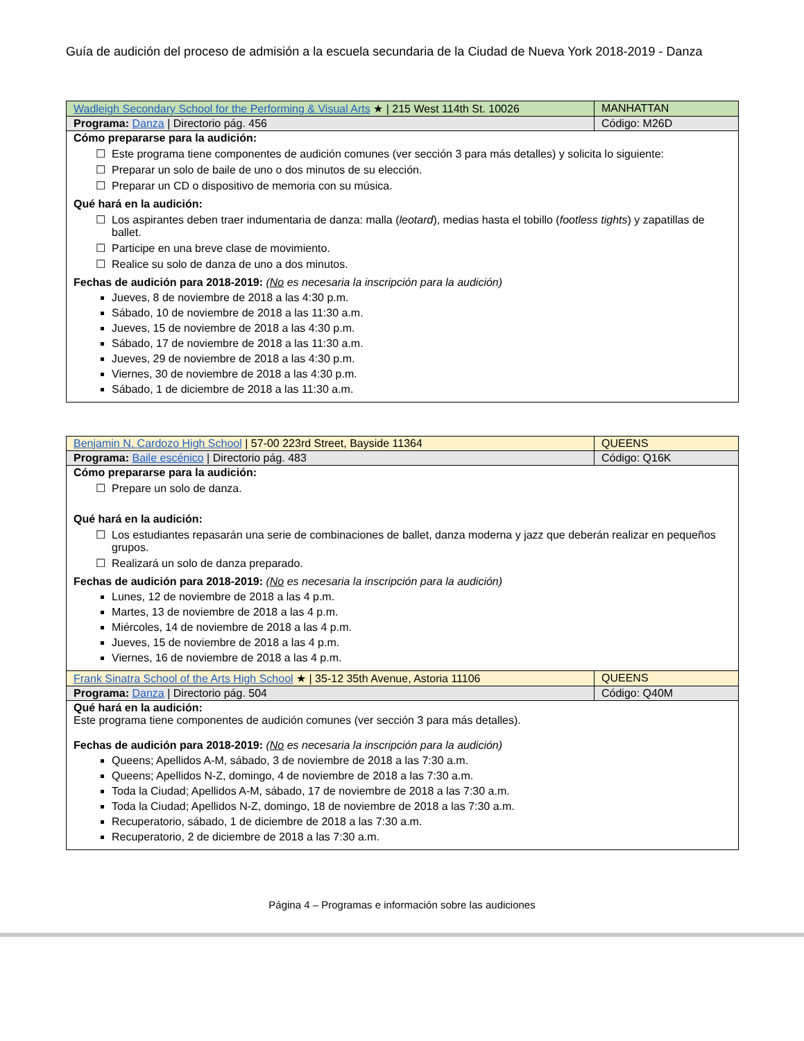Guía de audición del proceso de admisión a la escuela secundaria de la Ciudad de Nueva York 2018-2019 - Danza
| Wadleigh Secondary School for the Performing & Visual Arts ★ / 215 West 114th St. 10026 | MANHATTAN |
| Programa: Danza / Directorio pág. 456 | Código: M26D |
| Cómo prepararse para la audición: Este programa tiene componentes de audición comunes (ver sección 3 para más detalles) y solicita lo siguiente: Preparar un solo de baile de uno o dos minutos de su elección. Preparar un CD o dispositivo de memoria con su música. Qué hará en la audición: Los aspirantes deben traer indumentaria de danza: malla ( leotard ), medias hasta el tobillo ( footless tights ) y zapatillas de ballet. Participe en una breve clase de movimiento. Realice su solo de danza de uno a dos minutos. Fechas de audición para 2018-2019: ( No es necesaria la inscripción para la audición) Jueves, 8 de noviembre de 2018 a las 4:30 p.m. Sábado, 10 de noviembre de 2018 a las 11:30 a.m. Jueves, 15 de noviembre de 2018 a las 4:30 p.m. Sábado, 17 de noviembre de 2018 a las 11:30 a.m. Jueves, 29 de noviembre de 2018 a las 4:30 p.m. Viernes, 30 de noviembre de 2018 a las 4:30 p.m. Sábado, 1 de diciembre de 2018 a las 11:30 a.m. | |
| Benjamin N. Cardozo High School / 57-00 223rd Street, Bayside 11364 | QUEENS |
| Programa: Baile escénico / Directorio pág. 483 | Código: Q16K |
| Cómo prepararse para la audición: Prepare un solo de danza. Qué hará en la audición: Los estudiantes repasarán una serie de combinaciones de ballet, danza moderna y jazz que deberán realizar en pequeños grupos. Realizará un solo de danza preparado. Fechas de audición para 2018-2019: ( No es necesaria la inscripción para la audición) Lunes, 12 de noviembre de 2018 a las 4 p.m. Martes, 13 de noviembre de 2018 a las 4 p.m. Miércoles, 14 de noviembre de 2018 a las 4 p.m. Jueves, 15 de noviembre de 2018 a las 4 p.m. Viernes, 16 de noviembre de 2018 a las 4 p.m. | |
| Frank Sinatra School of the Arts High School ★ / 35-12 35th Avenue, Astoria 11106 | QUEENS |
| Programa: Danza / Directorio pág. 504 | Código: Q40M |
| Qué hará en la audición: Este programa tiene componentes de audición comunes (ver sección 3 para más detalles). Fechas de audición para 2018-2019: ( No es necesaria la inscripción para la audición) Queens; Apellidos A-M, sábado, 3 de noviembre de 2018 a las 7:30 a.m. Queens; Apellidos N-Z, domingo, 4 de noviembre de 2018 a las 7:30 a.m. Toda la Ciudad; Apellidos A-M, sábado, 17 de noviembre de 2018 a las 7:30 a.m. Toda la Ciudad; Apellidos N-Z, domingo, 18 de noviembre de 2018 a las 7:30 a.m. Recuperatorio, sábado, 1 de diciembre de 2018 a las 7:30 a.m. Recuperatorio, 2 de diciembre de 2018 a las 7:30 a.m. | |
Página 4 – Programas e información sobre las audiciones